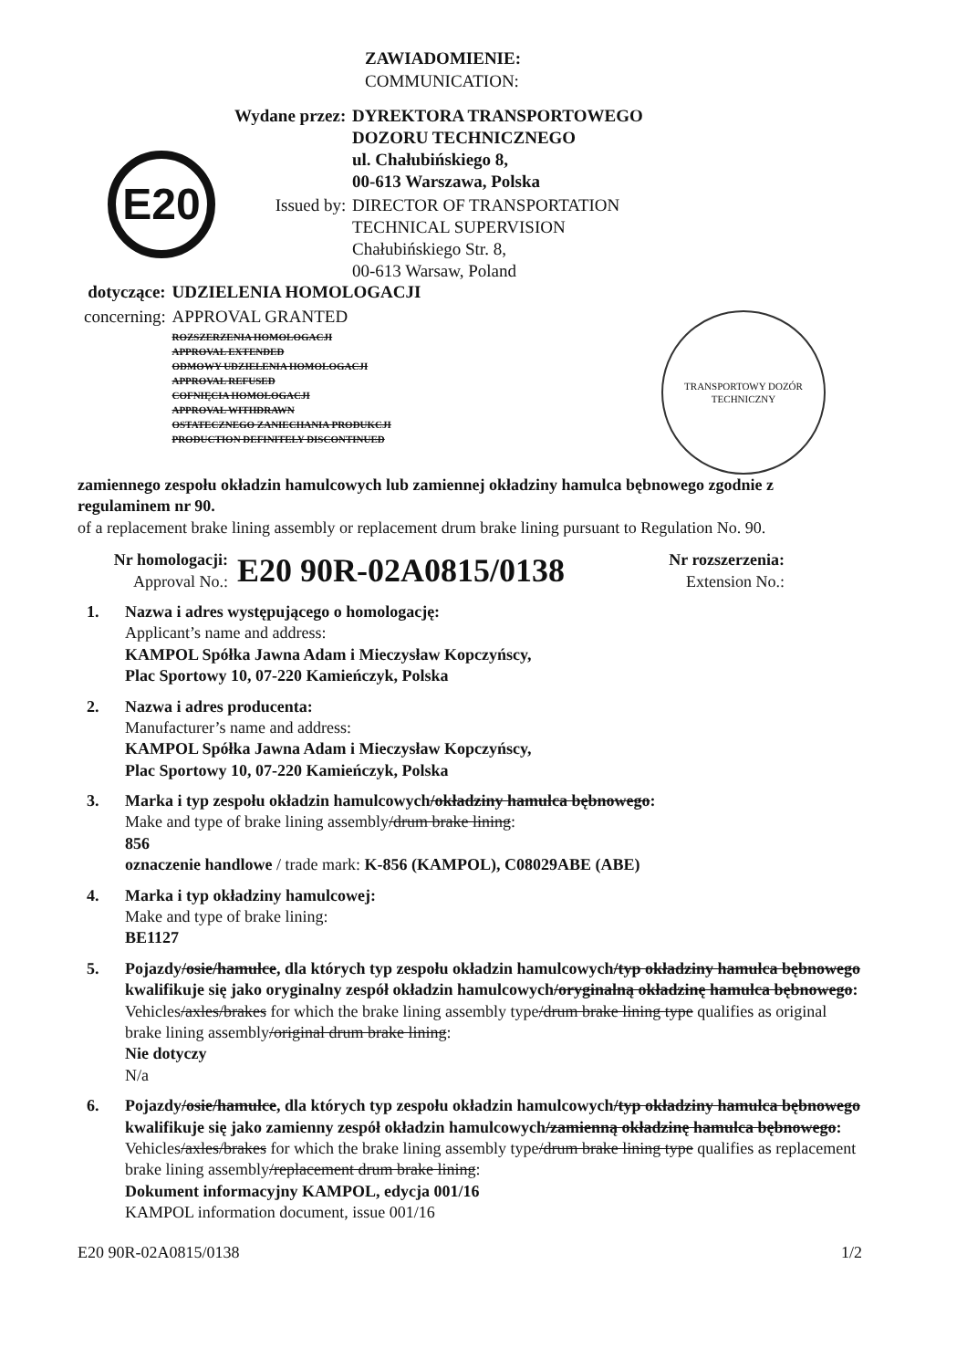ZAWIADOMIENIE:
COMMUNICATION:
| Wydane przez: | DYREKTORA TRANSPORTOWEGO DOZORU TECHNICZNEGO ul. Chałubińskiego 8, 00-613 Warszawa, Polska |
| Issued by: | DIRECTOR OF TRANSPORTATION TECHNICAL SUPERVISION Chałubińskiego Str. 8, 00-613 Warsaw, Poland |
E20
| dotyczące: | UDZIELENIA HOMOLOGACJI |
| concerning: | APPROVAL GRANTED |
| | ROZSZERZENIA HOMOLOGACJI APPROVAL EXTENDED ODMOWY UDZIELENIA HOMOLOGACJI APPROVAL REFUSED COFNIĘCIA HOMOLOGACJI APPROVAL WITHDRAWN OSTATECZNEGO ZANIECHANIA PRODUKCJI PRODUCTION DEFINITELY DISCONTINUED |
TRANSPORTOWY DOZÓR TECHNICZNY
zamiennego zespołu okładzin hamulcowych lub zamiennej okładziny hamulca bębnowego zgodnie z regulaminem nr 90.
of a replacement brake lining assembly or replacement drum brake lining pursuant to Regulation No. 90.
Nr homologacji:
Approval No.:
E20 90R-02A0815/0138
Nr rozszerzenia:
Extension No.:
1. Nazwa i adres występującego o homologację:
Applicant’s name and address:
KAMPOL Spółka Jawna Adam i Mieczysław Kopczyńscy,
Plac Sportowy 10, 07-220 Kamieńczyk, Polska
2. Nazwa i adres producenta:
Manufacturer’s name and address:
KAMPOL Spółka Jawna Adam i Mieczysław Kopczyńscy,
Plac Sportowy 10, 07-220 Kamieńczyk, Polska
3. Marka i typ zespołu okładzin hamulcowych/okładziny hamulca bębnowego:
Make and type of brake lining assembly/drum brake lining:
856
oznaczenie handlowe / trade mark: K-856 (KAMPOL), C08029ABE (ABE)
4. Marka i typ okładziny hamulcowej:
Make and type of brake lining:
BE1127
5. Pojazdy/osie/hamulce, dla których typ zespołu okładzin hamulcowych/typ okładziny hamulca bębnowego kwalifikuje się jako oryginalny zespół okładzin hamulcowych/oryginalną okładzinę hamulca bębnowego:
Vehicles/axles/brakes for which the brake lining assembly type/drum brake lining type qualifies as original brake lining assembly/original drum brake lining:
Nie dotyczy
N/a
6. Pojazdy/osie/hamulce, dla których typ zespołu okładzin hamulcowych/typ okładziny hamulca bębnowego kwalifikuje się jako zamienny zespół okładzin hamulcowych/zamienną okładzinę hamulca bębnowego:
Vehicles/axles/brakes for which the brake lining assembly type/drum brake lining type qualifies as replacement brake lining assembly/replacement drum brake lining:
Dokument informacyjny KAMPOL, edycja 001/16
KAMPOL information document, issue 001/16
E20 90R-02A0815/0138 1/2